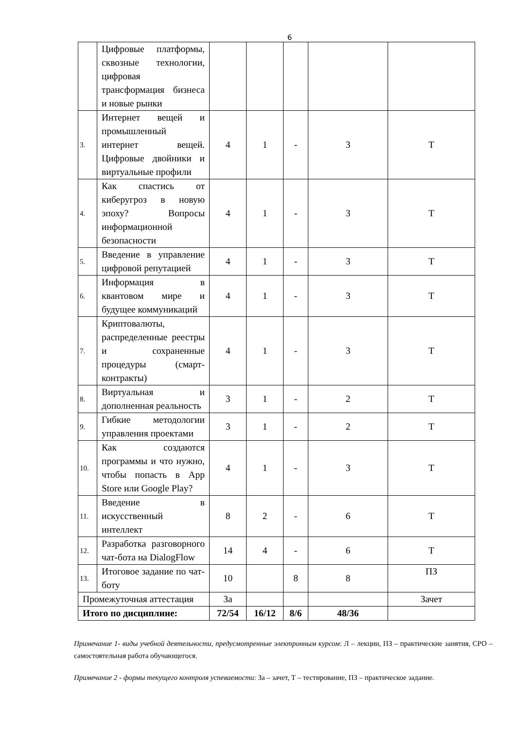6
| | Цифровые платформы, сквозные технологии, цифровая трансформация бизнеса и новые рынки | | | | | |
| 3. | Интернет вещей и промышленный интернет вещей. Цифровые двойники и виртуальные профили | 4 | 1 | - | 3 | Т |
| 4. | Как спастись от киберугроз в новую эпоху? Вопросы информационной безопасности | 4 | 1 | - | 3 | Т |
| 5. | Введение в управление цифровой репутацией | 4 | 1 | - | 3 | Т |
| 6. | Информация в квантовом мире и будущее коммуникаций | 4 | 1 | - | 3 | Т |
| 7. | Криптовалюты, распределенные реестры и сохраненные процедуры (смарт-контракты) | 4 | 1 | - | 3 | Т |
| 8. | Виртуальная и дополненная реальность | 3 | 1 | - | 2 | Т |
| 9. | Гибкие методологии управления проектами | 3 | 1 | - | 2 | Т |
| 10. | Как создаются программы и что нужно, чтобы попасть в App Store или Google Play? | 4 | 1 | - | 3 | Т |
| 11. | Введение в искусственный интеллект | 8 | 2 | - | 6 | Т |
| 12. | Разработка разговорного чат-бота на DialogFlow | 14 | 4 | - | 6 | Т |
| 13. | Итоговое задание по чат-боту | 10 | | 8 | 8 | ПЗ |
| Промежуточная аттестация | | За | | | | Зачет |
| Итого по дисциплине: | | 72/54 | 16/12 | 8/6 | 48/36 | |
Примечание 1- виды учебной деятельности, предусмотренные электронным курсом: Л – лекции, ПЗ – практические занятия, СРО – самостоятельная работа обучающегося.
Примечание 2 - формы текущего контроля успеваемости: За – зачет, Т – тестирование, ПЗ – практическое задание.